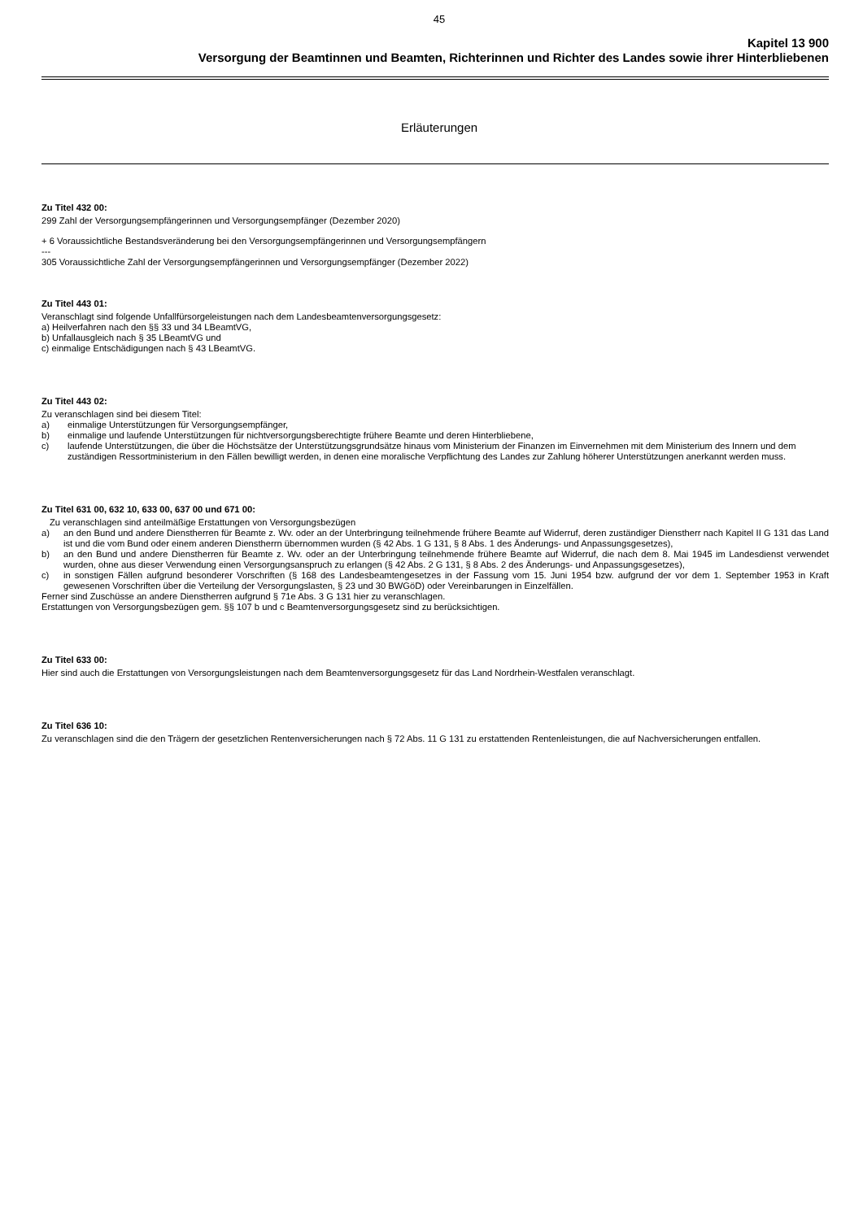45
Kapitel 13 900
Versorgung der Beamtinnen und Beamten, Richterinnen und Richter des Landes sowie ihrer Hinterbliebenen
Erläuterungen
Zu Titel 432 00:
299 Zahl der Versorgungsempfängerinnen und Versorgungsempfänger (Dezember 2020)
+ 6 Voraussichtliche Bestandsveränderung bei den Versorgungsempfängerinnen und Versorgungsempfängern
---
305 Voraussichtliche Zahl der Versorgungsempfängerinnen und Versorgungsempfänger (Dezember 2022)
Zu Titel 443 01:
Veranschlagt sind folgende Unfallfürsorgeleistungen nach dem Landesbeamtenversorgungsgesetz:
a) Heilverfahren nach den §§ 33 und 34 LBeamtVG,
b) Unfallausgleich nach § 35 LBeamtVG und
c) einmalige Entschädigungen nach § 43 LBeamtVG.
Zu Titel 443 02:
Zu veranschlagen sind bei diesem Titel:
a) einmalige Unterstützungen für Versorgungsempfänger,
b) einmalige und laufende Unterstützungen für nichtversorgungsberechtigte frühere Beamte und deren Hinterbliebene,
c) laufende Unterstützungen, die über die Höchstsätze der Unterstützungsgrundsätze hinaus vom Ministerium der Finanzen im Einvernehmen mit dem Ministerium des Innern und dem zuständigen Ressortministerium in den Fällen bewilligt werden, in denen eine moralische Verpflichtung des Landes zur Zahlung höherer Unterstützungen anerkannt werden muss.
Zu Titel 631 00, 632 10, 633 00, 637 00 und 671 00:
Zu veranschlagen sind anteilmäßige Erstattungen von Versorgungsbezügen
a) an den Bund und andere Dienstherren für Beamte z. Wv. oder an der Unterbringung teilnehmende frühere Beamte auf Widerruf, deren zuständiger Dienstherr nach Kapitel II G 131 das Land ist und die vom Bund oder einem anderen Dienstherrn übernommen wurden (§ 42 Abs. 1 G 131, § 8 Abs. 1 des Änderungs- und Anpassungsgesetzes),
b) an den Bund und andere Dienstherren für Beamte z. Wv. oder an der Unterbringung teilnehmende frühere Beamte auf Widerruf, die nach dem 8. Mai 1945 im Landesdienst verwendet wurden, ohne aus dieser Verwendung einen Versorgungsanspruch zu erlangen (§ 42 Abs. 2 G 131, § 8 Abs. 2 des Änderungs- und Anpassungsgesetzes),
c) in sonstigen Fällen aufgrund besonderer Vorschriften (§ 168 des Landesbeamtengesetzes in der Fassung vom 15. Juni 1954 bzw. aufgrund der vor dem 1. September 1953 in Kraft gewesenen Vorschriften über die Verteilung der Versorgungslasten, § 23 und 30 BWGöD) oder Vereinbarungen in Einzelfällen.
Ferner sind Zuschüsse an andere Dienstherren aufgrund § 71e Abs. 3 G 131 hier zu veranschlagen.
Erstattungen von Versorgungsbezügen gem. §§ 107 b und c Beamtenversorgungsgesetz sind zu berücksichtigen.
Zu Titel 633 00:
Hier sind auch die Erstattungen von Versorgungsleistungen nach dem Beamtenversorgungsgesetz für das Land Nordrhein-Westfalen veranschlagt.
Zu Titel 636 10:
Zu veranschlagen sind die den Trägern der gesetzlichen Rentenversicherungen nach § 72 Abs. 11 G 131 zu erstattenden Rentenleistungen, die auf Nachversicherungen entfallen.